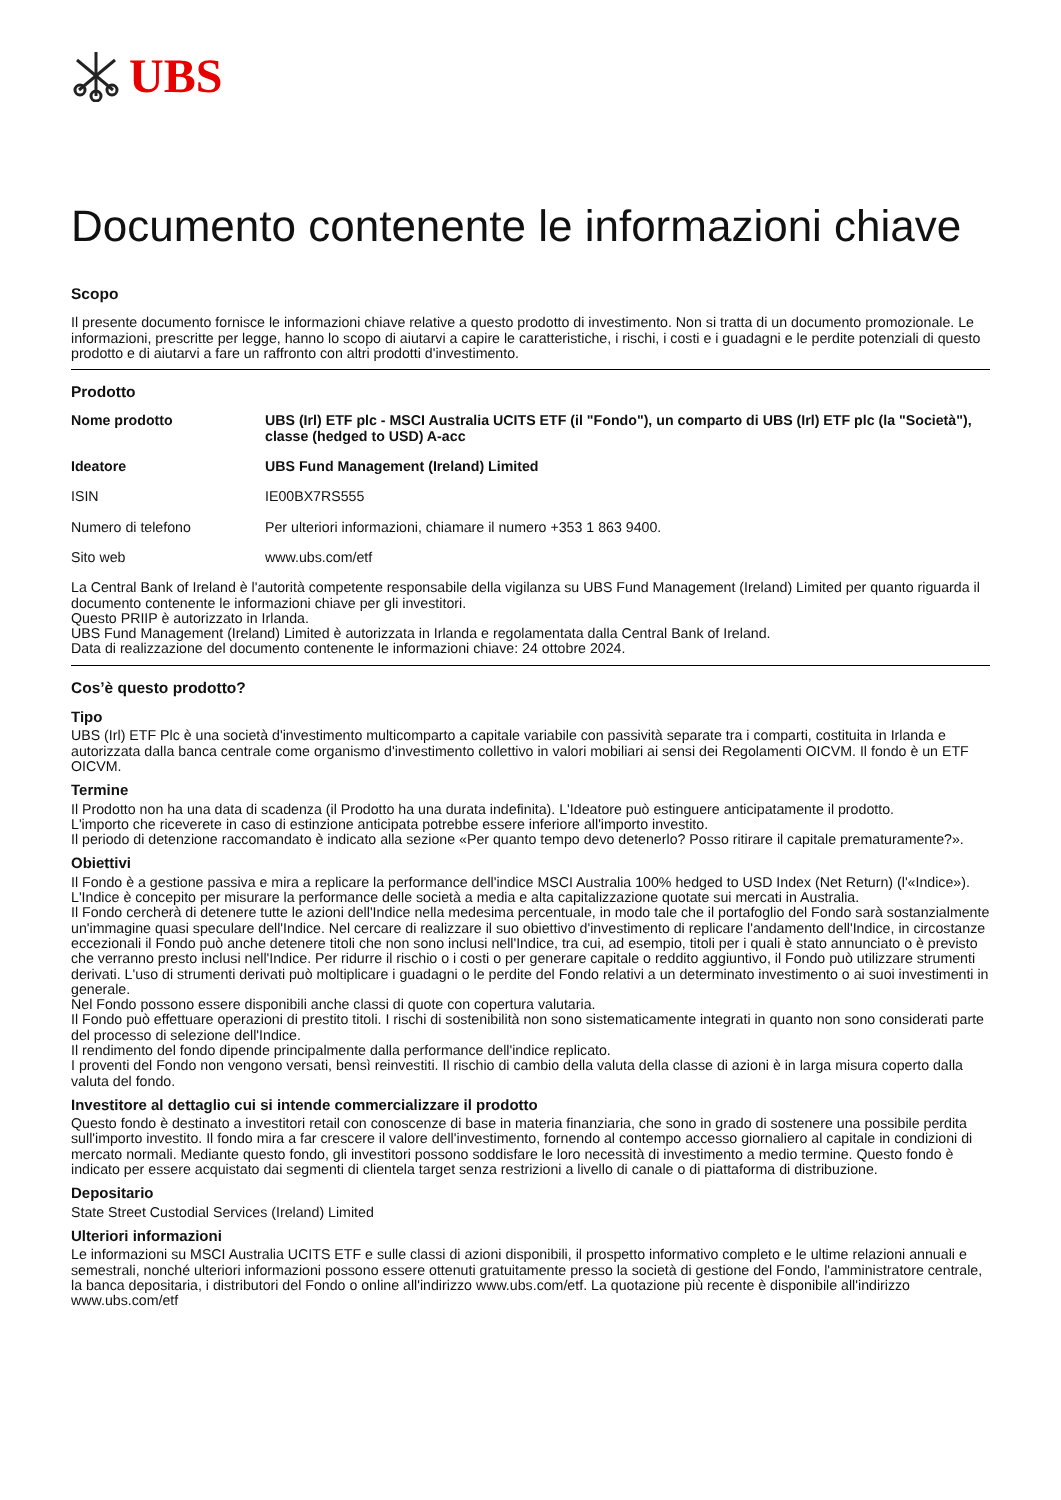UBS
Documento contenente le informazioni chiave
Scopo
Il presente documento fornisce le informazioni chiave relative a questo prodotto di investimento. Non si tratta di un documento promozionale. Le informazioni, prescritte per legge, hanno lo scopo di aiutarvi a capire le caratteristiche, i rischi, i costi e i guadagni e le perdite potenziali di questo prodotto e di aiutarvi a fare un raffronto con altri prodotti d'investimento.
Prodotto
| Nome prodotto | UBS (Irl) ETF plc - MSCI Australia UCITS ETF (il "Fondo"), un comparto di UBS (Irl) ETF plc (la "Società"), classe (hedged to USD) A-acc |
| Ideatore | UBS Fund Management (Ireland) Limited |
| ISIN | IE00BX7RS555 |
| Numero di telefono | Per ulteriori informazioni, chiamare il numero +353 1 863 9400. |
| Sito web | www.ubs.com/etf |
La Central Bank of Ireland è l'autorità competente responsabile della vigilanza su UBS Fund Management (Ireland) Limited per quanto riguarda il documento contenente le informazioni chiave per gli investitori.
Questo PRIIP è autorizzato in Irlanda.
UBS Fund Management (Ireland) Limited è autorizzata in Irlanda e regolamentata dalla Central Bank of Ireland.
Data di realizzazione del documento contenente le informazioni chiave: 24 ottobre 2024.
Cos’è questo prodotto?
Tipo
UBS (Irl) ETF Plc è una società d'investimento multicomparto a capitale variabile con passività separate tra i comparti, costituita in Irlanda e autorizzata dalla banca centrale come organismo d'investimento collettivo in valori mobiliari ai sensi dei Regolamenti OICVM. Il fondo è un ETF OICVM.
Termine
Il Prodotto non ha una data di scadenza (il Prodotto ha una durata indefinita). L'Ideatore può estinguere anticipatamente il prodotto.
L'importo che riceverete in caso di estinzione anticipata potrebbe essere inferiore all'importo investito.
Il periodo di detenzione raccomandato è indicato alla sezione «Per quanto tempo devo detenerlo? Posso ritirare il capitale prematuramente?».
Obiettivi
Il Fondo è a gestione passiva e mira a replicare la performance dell'indice MSCI Australia 100% hedged to USD Index (Net Return) (l'«Indice»). L'Indice è concepito per misurare la performance delle società a media e alta capitalizzazione quotate sui mercati in Australia.
Il Fondo cercherà di detenere tutte le azioni dell'Indice nella medesima percentuale, in modo tale che il portafoglio del Fondo sarà sostanzialmente un'immagine quasi speculare dell'Indice. Nel cercare di realizzare il suo obiettivo d'investimento di replicare l'andamento dell'Indice, in circostanze eccezionali il Fondo può anche detenere titoli che non sono inclusi nell'Indice, tra cui, ad esempio, titoli per i quali è stato annunciato o è previsto che verranno presto inclusi nell'Indice. Per ridurre il rischio o i costi o per generare capitale o reddito aggiuntivo, il Fondo può utilizzare strumenti derivati. L'uso di strumenti derivati può moltiplicare i guadagni o le perdite del Fondo relativi a un determinato investimento o ai suoi investimenti in generale.
Nel Fondo possono essere disponibili anche classi di quote con copertura valutaria.
Il Fondo può effettuare operazioni di prestito titoli. I rischi di sostenibilità non sono sistematicamente integrati in quanto non sono considerati parte del processo di selezione dell'Indice.
Il rendimento del fondo dipende principalmente dalla performance dell'indice replicato.
I proventi del Fondo non vengono versati, bensì reinvestiti. Il rischio di cambio della valuta della classe di azioni è in larga misura coperto dalla valuta del fondo.
Investitore al dettaglio cui si intende commercializzare il prodotto
Questo fondo è destinato a investitori retail con conoscenze di base in materia finanziaria, che sono in grado di sostenere una possibile perdita sull'importo investito. Il fondo mira a far crescere il valore dell'investimento, fornendo al contempo accesso giornaliero al capitale in condizioni di mercato normali. Mediante questo fondo, gli investitori possono soddisfare le loro necessità di investimento a medio termine. Questo fondo è indicato per essere acquistato dai segmenti di clientela target senza restrizioni a livello di canale o di piattaforma di distribuzione.
Depositario
State Street Custodial Services (Ireland) Limited
Ulteriori informazioni
Le informazioni su MSCI Australia UCITS ETF e sulle classi di azioni disponibili, il prospetto informativo completo e le ultime relazioni annuali e semestrali, nonché ulteriori informazioni possono essere ottenuti gratuitamente presso la società di gestione del Fondo, l'amministratore centrale, la banca depositaria, i distributori del Fondo o online all'indirizzo www.ubs.com/etf. La quotazione più recente è disponibile all'indirizzo www.ubs.com/etf